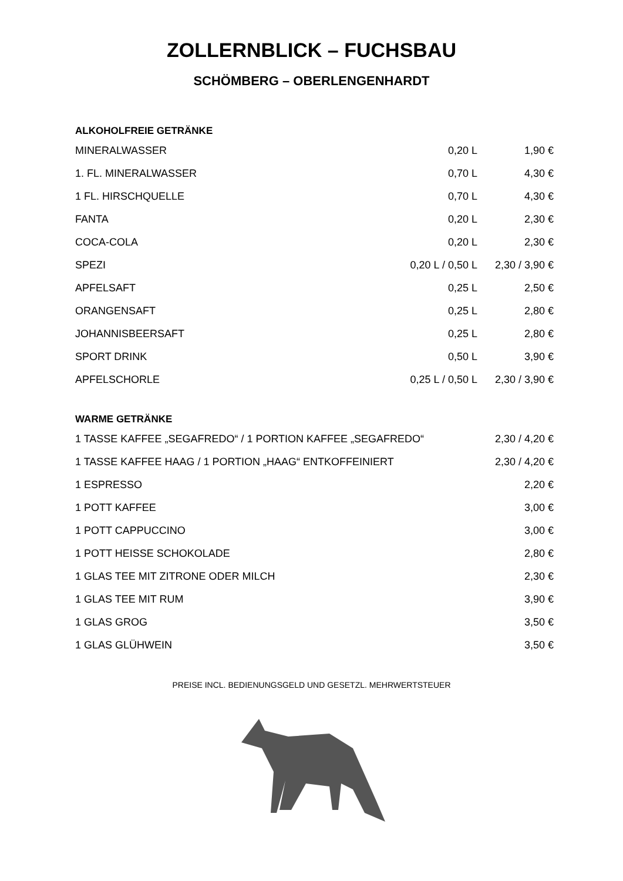ZOLLERNBLICK – FUCHSBAU
SCHÖMBERG – OBERLENGENHARDT
ALKOHOLFREIE GETRÄNKE
| MINERALWASSER | 0,20 L | 1,90 € |
| 1. FL. MINERALWASSER | 0,70 L | 4,30 € |
| 1 FL. HIRSCHQUELLE | 0,70 L | 4,30 € |
| FANTA | 0,20 L | 2,30 € |
| COCA-COLA | 0,20 L | 2,30 € |
| SPEZI | 0,20 L / 0,50 L | 2,30 / 3,90 € |
| APFELSAFT | 0,25 L | 2,50 € |
| ORANGENSAFT | 0,25 L | 2,80 € |
| JOHANNISBEERSAFT | 0,25 L | 2,80 € |
| SPORT DRINK | 0,50 L | 3,90 € |
| APFELSCHORLE | 0,25 L / 0,50 L | 2,30 / 3,90 € |
WARME GETRÄNKE
| 1 TASSE KAFFEE „SEGAFREDO“ / 1 PORTION KAFFEE „SEGAFREDO“ | 2,30 / 4,20 € |
| 1 TASSE KAFFEE HAAG / 1 PORTION „HAAG“ ENTKOFFEINIERT | 2,30 / 4,20 € |
| 1 ESPRESSO | 2,20 € |
| 1 POTT KAFFEE | 3,00 € |
| 1 POTT CAPPUCCINO | 3,00 € |
| 1 POTT HEISSE SCHOKOLADE | 2,80 € |
| 1 GLAS TEE MIT ZITRONE ODER MILCH | 2,30 € |
| 1 GLAS TEE MIT RUM | 3,90 € |
| 1 GLAS GROG | 3,50 € |
| 1 GLAS GLÜHWEIN | 3,50 € |
PREISE INCL. BEDIENUNGSGELD UND GESETZL. MEHRWERTSTEUER